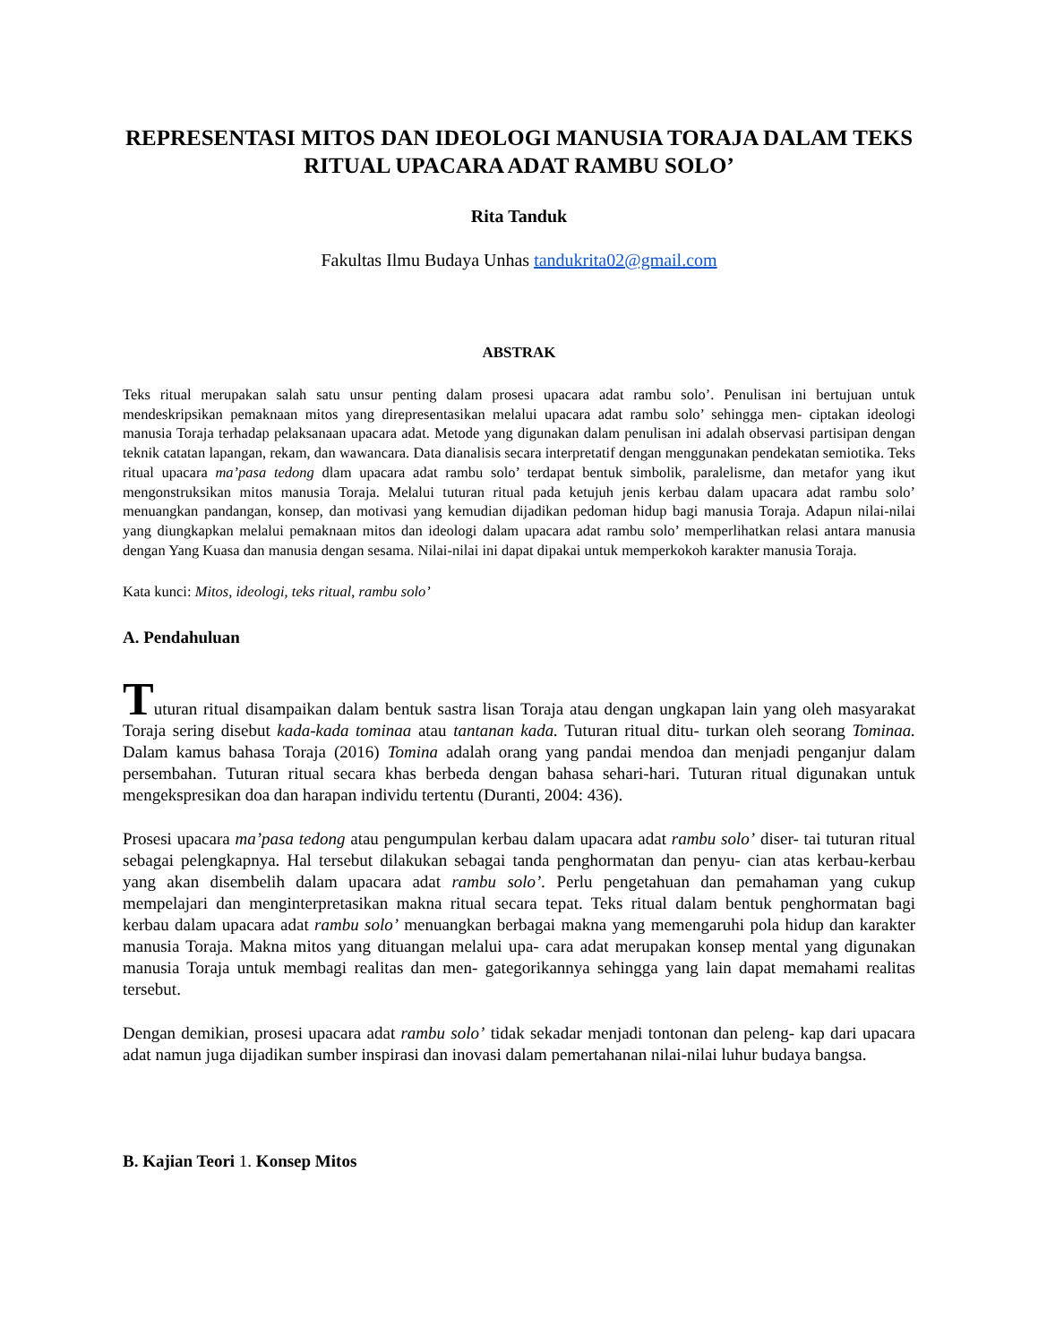REPRESENTASI MITOS DAN IDEOLOGI MANUSIA TORAJA DALAM TEKS RITUAL UPACARA ADAT RAMBU SOLO’
Rita Tanduk
Fakultas Ilmu Budaya Unhas tandukrita02@gmail.com
ABSTRAK
Teks ritual merupakan salah satu unsur penting dalam prosesi upacara adat rambu solo’. Penulisan ini bertujuan untuk mendeskripsikan pemaknaan mitos yang direpresentasikan melalui upacara adat rambu solo’ sehingga men- ciptakan ideologi manusia Toraja terhadap pelaksanaan upacara adat. Metode yang digunakan dalam penulisan ini adalah observasi partisipan dengan teknik catatan lapangan, rekam, dan wawancara. Data dianalisis secara interpretatif dengan menggunakan pendekatan semiotika. Teks ritual upacara ma’pasa tedong dlam upacara adat rambu solo’ terdapat bentuk simbolik, paralelisme, dan metafor yang ikut mengonstruksikan mitos manusia Toraja. Melalui tuturan ritual pada ketujuh jenis kerbau dalam upacara adat rambu solo’ menuangkan pandangan, konsep, dan motivasi yang kemudian dijadikan pedoman hidup bagi manusia Toraja. Adapun nilai-nilai yang diungkapkan melalui pemaknaan mitos dan ideologi dalam upacara adat rambu solo’ memperlihatkan relasi antara manusia dengan Yang Kuasa dan manusia dengan sesama. Nilai-nilai ini dapat dipakai untuk memperkokoh karakter manusia Toraja.
Kata kunci: Mitos, ideologi, teks ritual, rambu solo’
A. Pendahuluan
Tuturan ritual disampaikan dalam bentuk sastra lisan Toraja atau dengan ungkapan lain yang oleh masyarakat Toraja sering disebut kada-kada tominaa atau tantanan kada. Tuturan ritual ditu- turkan oleh seorang Tominaa. Dalam kamus bahasa Toraja (2016) Tomina adalah orang yang pandai mendoa dan menjadi penganjur dalam persembahan. Tuturan ritual secara khas berbeda dengan bahasa sehari-hari. Tuturan ritual digunakan untuk mengekspresikan doa dan harapan individu tertentu (Duranti, 2004: 436).
Prosesi upacara ma’pasa tedong atau pengumpulan kerbau dalam upacara adat rambu solo’ diser- tai tuturan ritual sebagai pelengkapnya. Hal tersebut dilakukan sebagai tanda penghormatan dan penyu- cian atas kerbau-kerbau yang akan disembelih dalam upacara adat rambu solo’. Perlu pengetahuan dan pemahaman yang cukup mempelajari dan menginterpretasikan makna ritual secara tepat. Teks ritual dalam bentuk penghormatan bagi kerbau dalam upacara adat rambu solo’ menuangkan berbagai makna yang memengaruhi pola hidup dan karakter manusia Toraja. Makna mitos yang dituangan melalui upa- cara adat merupakan konsep mental yang digunakan manusia Toraja untuk membagi realitas dan men- gategorikannya sehingga yang lain dapat memahami realitas tersebut.
Dengan demikian, prosesi upacara adat rambu solo’ tidak sekadar menjadi tontonan dan peleng- kap dari upacara adat namun juga dijadikan sumber inspirasi dan inovasi dalam pemertahanan nilai-nilai luhur budaya bangsa.
B. Kajian Teori 1. Konsep Mitos